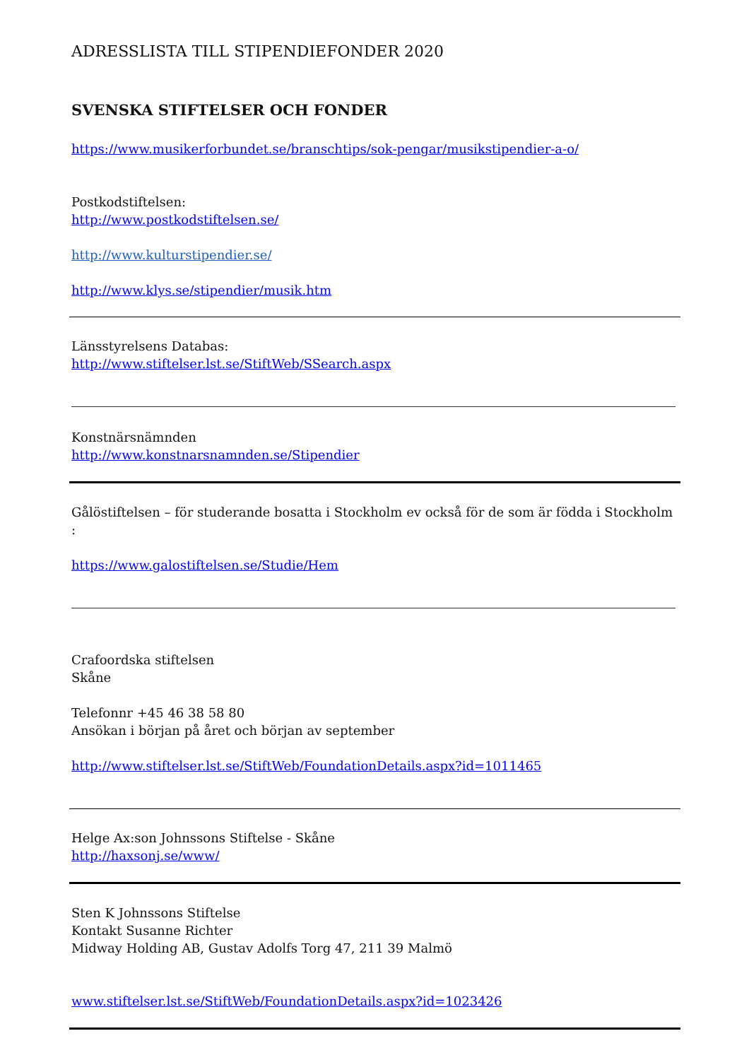ADRESSLISTA TILL STIPENDIEFONDER 2020
SVENSKA STIFTELSER OCH FONDER
https://www.musikerforbundet.se/branschtips/sok-pengar/musikstipendier-a-o/
Postkodstiftelsen:
http://www.postkodstiftelsen.se/
http://www.kulturstipendier.se/
http://www.klys.se/stipendier/musik.htm
Länsstyrelsens Databas:
http://www.stiftelser.lst.se/StiftWeb/SSearch.aspx
Konstnärsnämnden
http://www.konstnarsnamnden.se/Stipendier
Gålöstiftelsen – för studerande bosatta i Stockholm ev också för de som är födda i Stockholm :
https://www.galostiftelsen.se/Studie/Hem
Crafoordska stiftelsen
Skåne
Telefonnr +45 46 38 58 80
Ansökan i början på året och början av september
http://www.stiftelser.lst.se/StiftWeb/FoundationDetails.aspx?id=1011465
Helge Ax:son Johnssons Stiftelse - Skåne
http://haxsonj.se/www/
Sten K Johnssons Stiftelse
Kontakt Susanne Richter
Midway Holding AB, Gustav Adolfs Torg 47, 211 39 Malmö
www.stiftelser.lst.se/StiftWeb/FoundationDetails.aspx?id=1023426